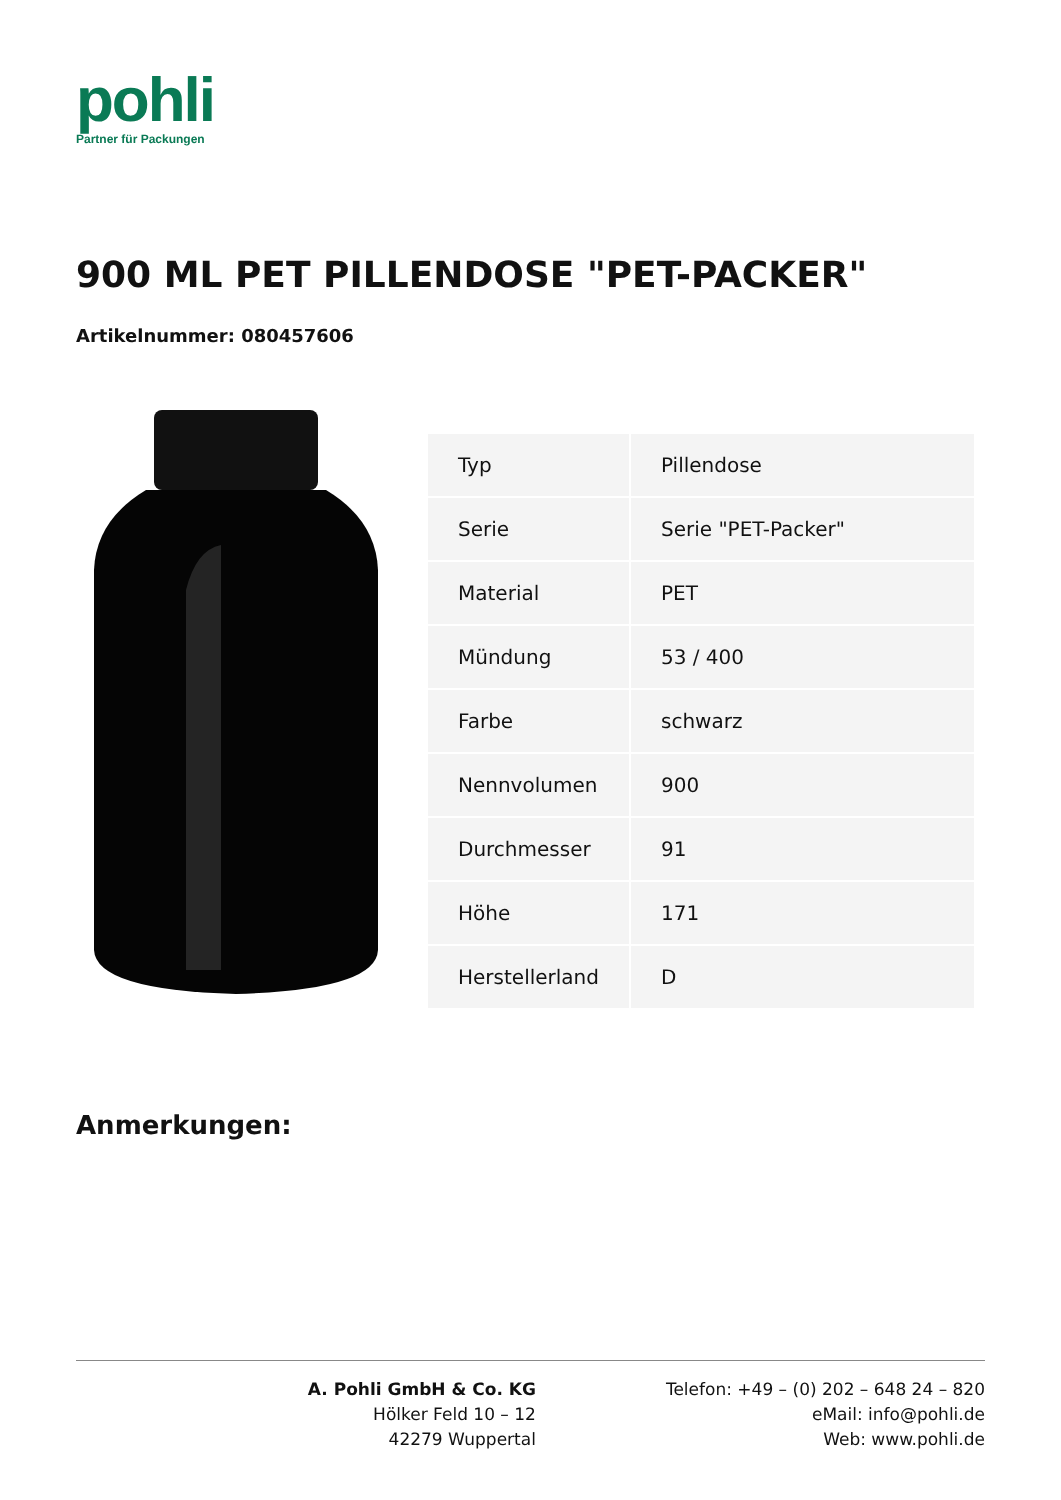pohli
Partner für Packungen
900 ML PET PILLENDOSE "PET-PACKER"
Artikelnummer: 080457606
| Typ | Pillendose |
| Serie | Serie "PET-Packer" |
| Material | PET |
| Mündung | 53 / 400 |
| Farbe | schwarz |
| Nennvolumen | 900 |
| Durchmesser | 91 |
| Höhe | 171 |
| Herstellerland | D |
Anmerkungen:
A. Pohli GmbH & Co. KG
Hölker Feld 10 – 12
42279 Wuppertal
Telefon: +49 – (0) 202 – 648 24 – 820
eMail: info@pohli.de
Web: www.pohli.de